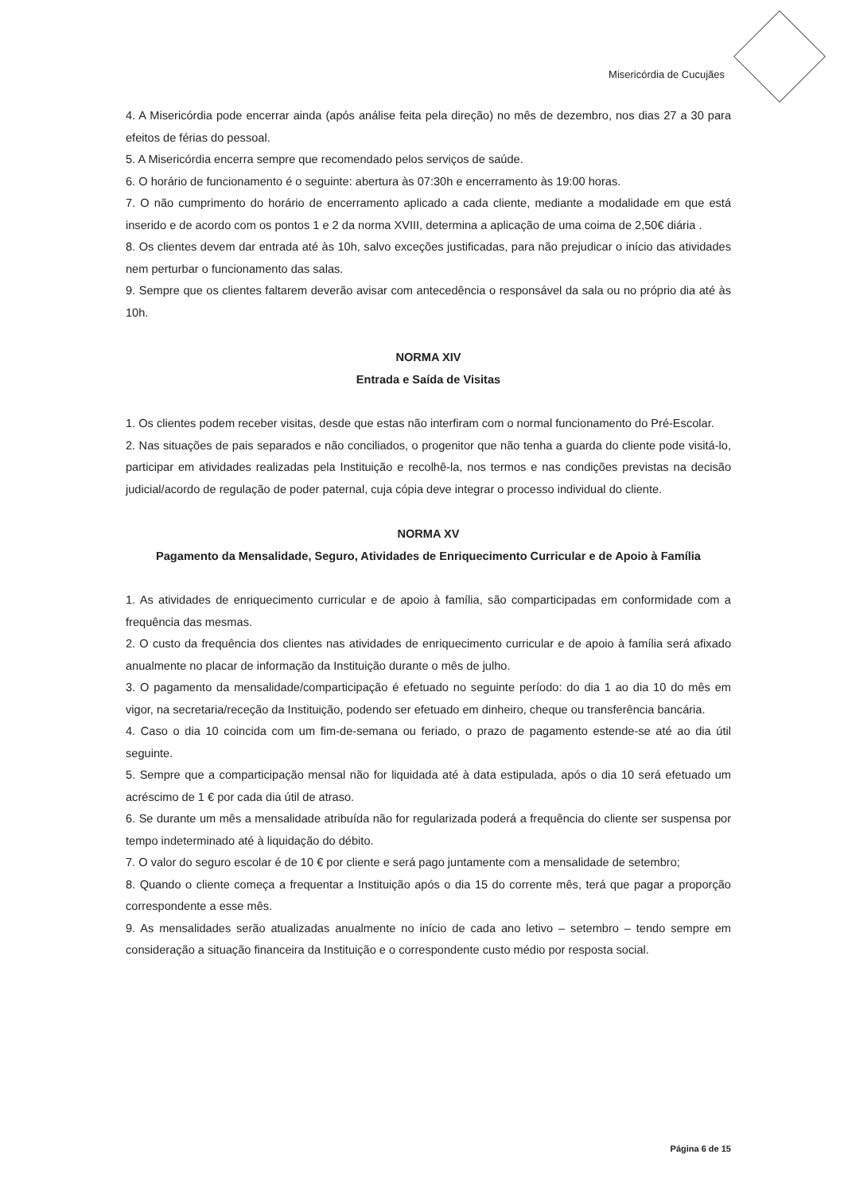Misericórdia de Cucujães
4. A Misericórdia pode encerrar ainda (após análise feita pela direção) no mês de dezembro, nos dias 27 a 30 para efeitos de férias do pessoal.
5. A Misericórdia encerra sempre que recomendado pelos serviços de saúde.
6. O horário de funcionamento é o seguinte: abertura às 07:30h e encerramento às 19:00 horas.
7. O não cumprimento do horário de encerramento aplicado a cada cliente, mediante a modalidade em que está inserido e de acordo com os pontos 1 e 2 da norma XVIII, determina a aplicação de uma coima de 2,50€ diária .
8. Os clientes devem dar entrada até às 10h, salvo exceções justificadas, para não prejudicar o início das atividades nem perturbar o funcionamento das salas.
9. Sempre que os clientes faltarem deverão avisar com antecedência o responsável da sala ou no próprio dia até às 10h.
NORMA XIV
Entrada e Saída de Visitas
1. Os clientes podem receber visitas, desde que estas não interfiram com o normal funcionamento do Pré-Escolar.
2. Nas situações de pais separados e não conciliados, o progenitor que não tenha a guarda do cliente pode visitá-lo, participar em atividades realizadas pela Instituição e recolhê-la, nos termos e nas condições previstas na decisão judicial/acordo de regulação de poder paternal, cuja cópia deve integrar o processo individual do cliente.
NORMA XV
Pagamento da Mensalidade, Seguro, Atividades de Enriquecimento Curricular e de Apoio à Família
1. As atividades de enriquecimento curricular e de apoio à família, são comparticipadas em conformidade com a frequência das mesmas.
2. O custo da frequência dos clientes nas atividades de enriquecimento curricular e de apoio à família será afixado anualmente no placar de informação da Instituição durante o mês de julho.
3. O pagamento da mensalidade/comparticipação é efetuado no seguinte período: do dia 1 ao dia 10 do mês em vigor, na secretaria/receção da Instituição, podendo ser efetuado em dinheiro, cheque ou transferência bancária.
4. Caso o dia 10 coincida com um fim-de-semana ou feriado, o prazo de pagamento estende-se até ao dia útil seguinte.
5. Sempre que a comparticipação mensal não for liquidada até à data estipulada, após o dia 10 será efetuado um acréscimo de 1 € por cada dia útil de atraso.
6. Se durante um mês a mensalidade atribuída não for regularizada poderá a frequência do cliente ser suspensa por tempo indeterminado até à liquidação do débito.
7. O valor do seguro escolar é de 10 € por cliente e será pago juntamente com a mensalidade de setembro;
8. Quando o cliente começa a frequentar a Instituição após o dia 15 do corrente mês, terá que pagar a proporção correspondente a esse mês.
9. As mensalidades serão atualizadas anualmente no início de cada ano letivo – setembro – tendo sempre em consideração a situação financeira da Instituição e o correspondente custo médio por resposta social.
Página 6 de 15